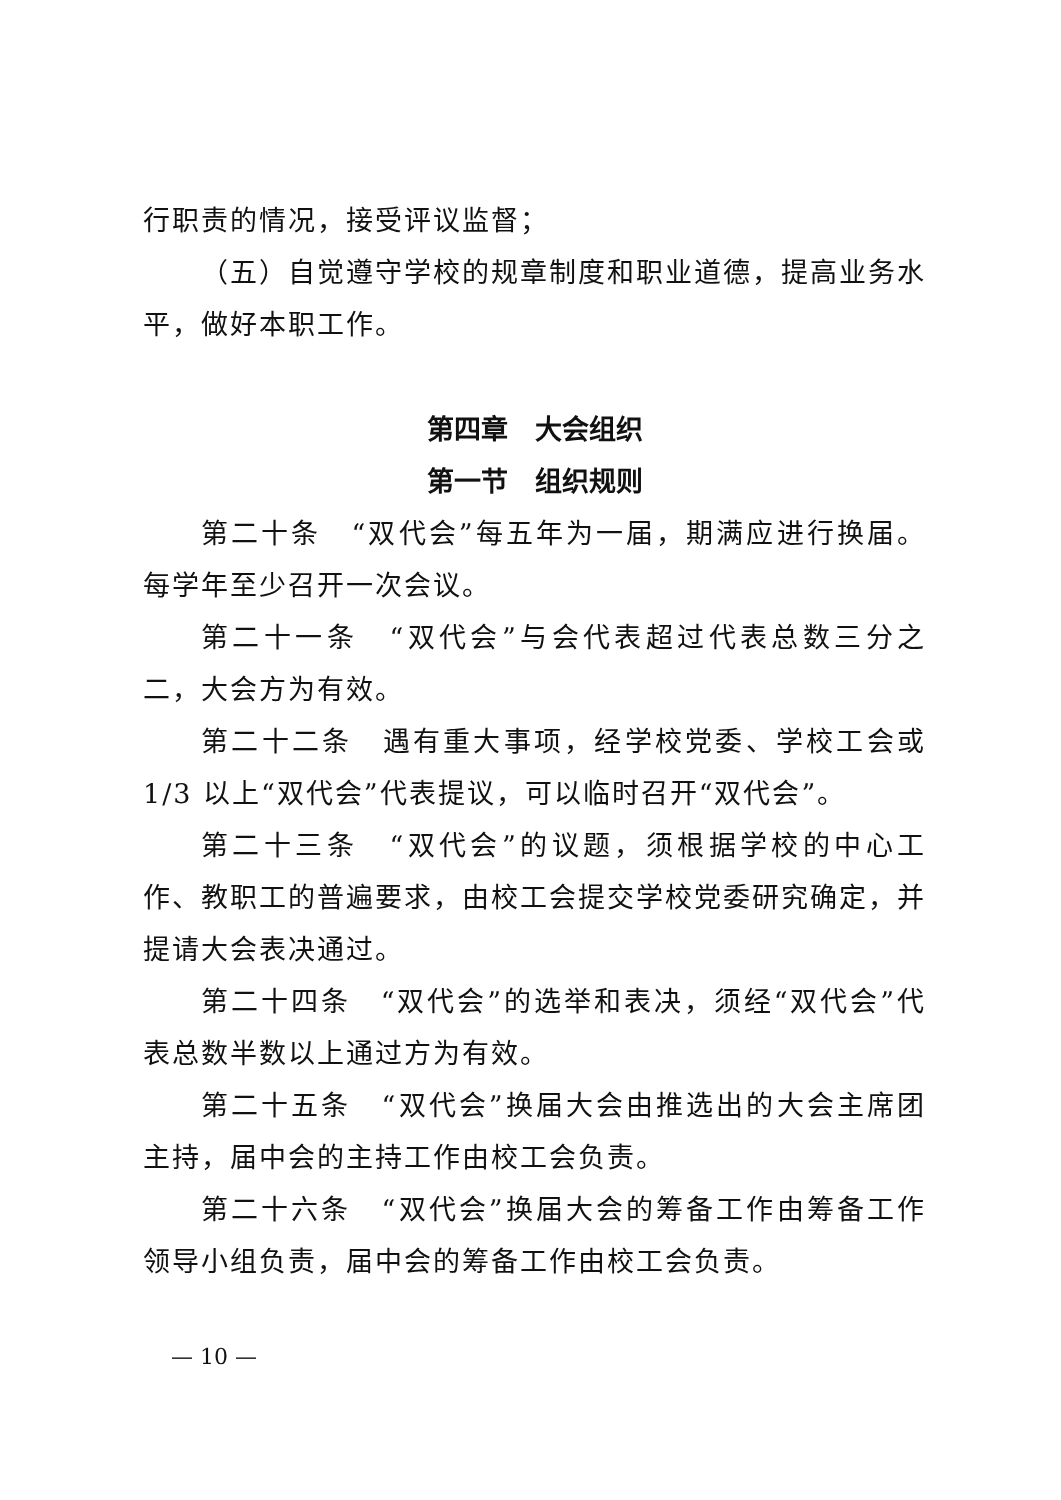行职责的情况，接受评议监督；
（五）自觉遵守学校的规章制度和职业道德，提高业务水平，做好本职工作。
第四章　大会组织
第一节　组织规则
第二十条　“双代会”每五年为一届，期满应进行换届。每学年至少召开一次会议。
第二十一条　“双代会”与会代表超过代表总数三分之二，大会方为有效。
第二十二条　遇有重大事项，经学校党委、学校工会或 1/3 以上“双代会”代表提议，可以临时召开“双代会”。
第二十三条　“双代会”的议题，须根据学校的中心工作、教职工的普遍要求，由校工会提交学校党委研究确定，并提请大会表决通过。
第二十四条　“双代会”的选举和表决，须经“双代会”代表总数半数以上通过方为有效。
第二十五条　“双代会”换届大会由推选出的大会主席团主持，届中会的主持工作由校工会负责。
第二十六条　“双代会”换届大会的筹备工作由筹备工作领导小组负责，届中会的筹备工作由校工会负责。
— 10 —